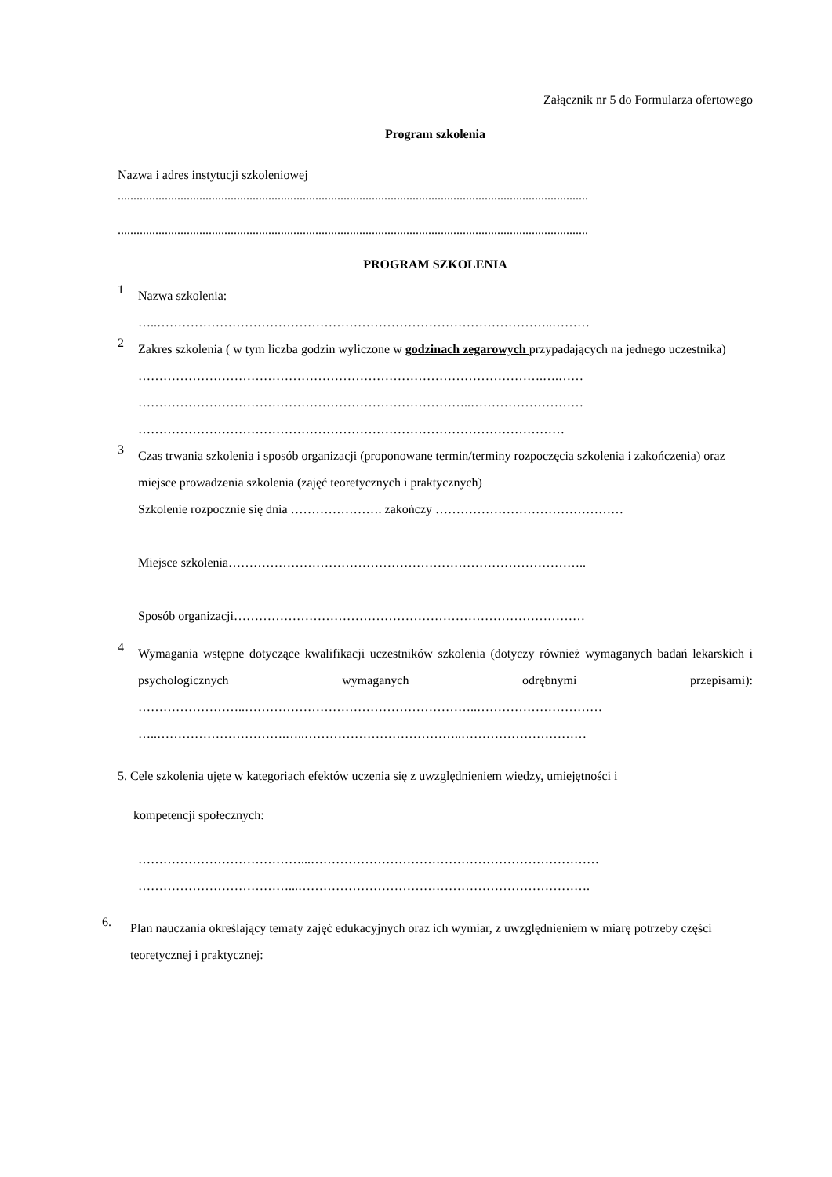Załącznik nr 5 do Formularza ofertowego
Program szkolenia
Nazwa i adres instytucji szkoleniowej
......................................................................................................................................................
......................................................................................................................................................
PROGRAM SZKOLENIA
1
Nazwa szkolenia:
…..…………………………………………………………………………………..………
2
Zakres szkolenia ( w tym liczba godzin wyliczone w godzinach zegarowych przypadających na jednego uczestnika)
…………………………………………………………………………………….….……
……………………………………………………………………..………………………
…………………………………………………………………………………………
3
Czas trwania szkolenia i sposób organizacji (proponowane termin/terminy rozpoczęcia szkolenia i zakończenia) oraz miejsce prowadzenia szkolenia (zajęć teoretycznych i praktycznych)
Szkolenie rozpocznie się dnia …………………. zakończy ………………………………………
Miejsce szkolenia…………………………………………………………………………..
Sposób organizacji…………………………………………………………………………
4
Wymagania wstępne dotyczące kwalifikacji uczestników szkolenia (dotyczy również wymaganych badań lekarskich i psychologicznych wymaganych odrębnymi przepisami): ……………………..………………………………………………..…………………………
…..………………………….…..………………………………..…………………………
5. Cele szkolenia ujęte w kategoriach efektów uczenia się z uwzględnieniem wiedzy, umiejętności i
kompetencji społecznych:
…………………………………...……………………………………………………………
………………………………...…………………………………………………………….
6.
Plan nauczania określający tematy zajęć edukacyjnych oraz ich wymiar, z uwzględnieniem w miarę potrzeby części teoretycznej i praktycznej: